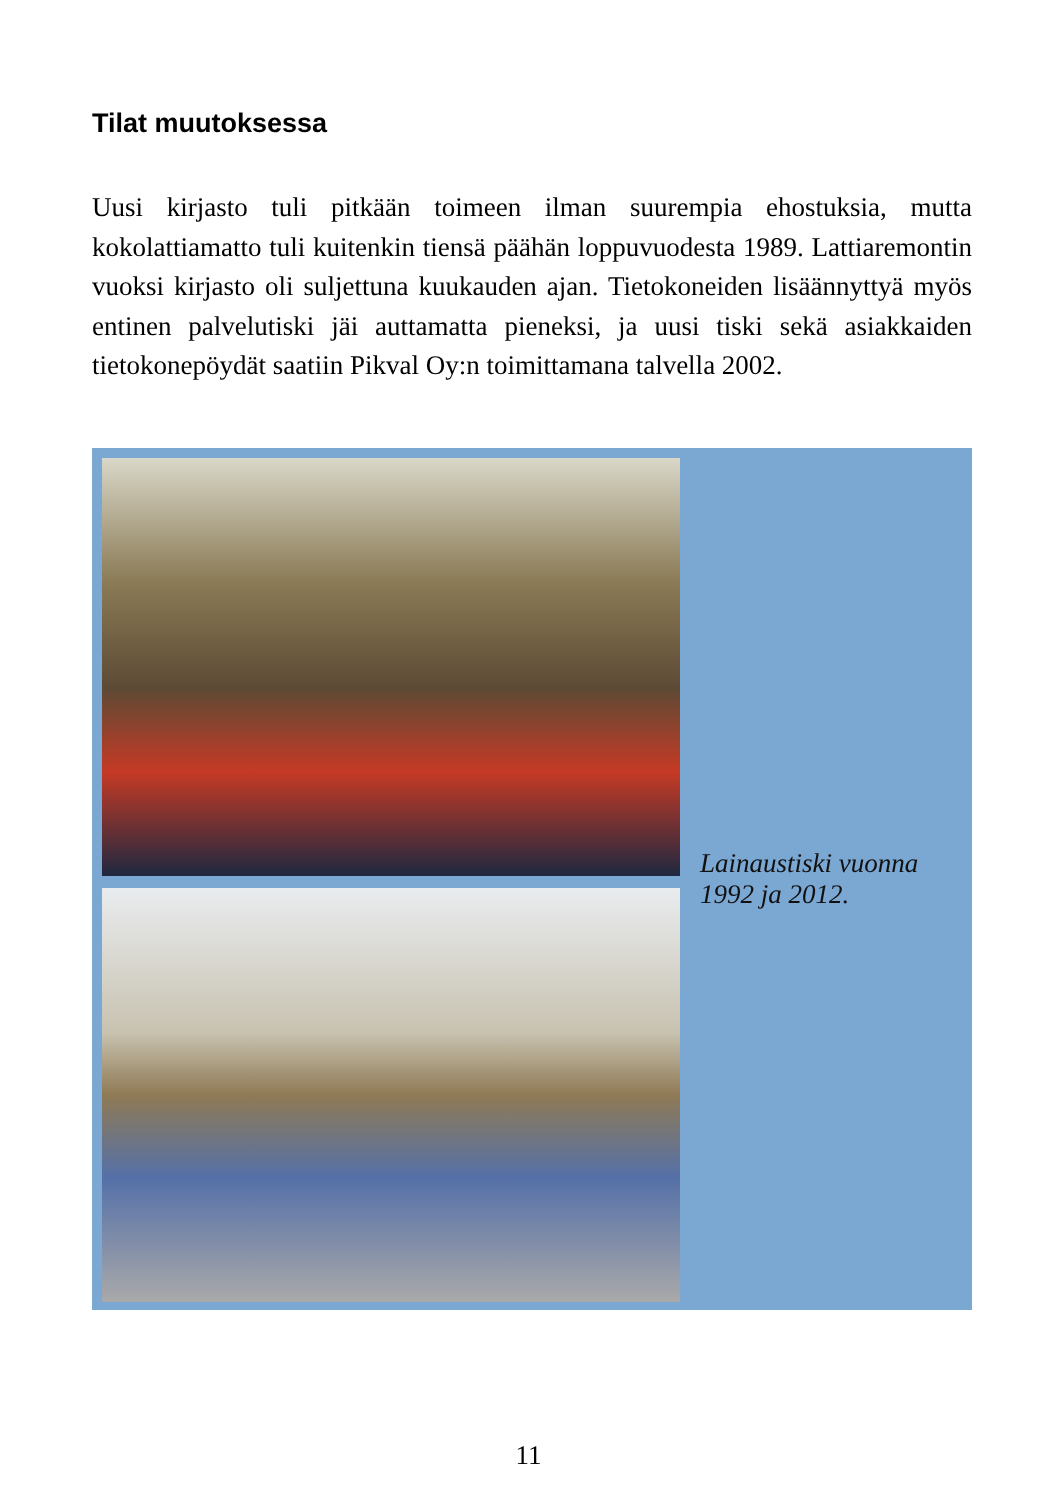Tilat muutoksessa
Uusi kirjasto tuli pitkään toimeen ilman suurempia ehostuksia, mutta kokolattiamatto tuli kuitenkin tiensä päähän loppuvuodesta 1989. Lattiaremontin vuoksi kirjasto oli suljettuna kuukauden ajan. Tietokoneiden lisäännyttyä myös entinen palvelutiski jäi auttamatta pieneksi, ja uusi tiski sekä asiakkaiden tietokonepöydät saatiin Pikval Oy:n toimittamana talvella 2002.
Lainaustiski vuonna 1992 ja 2012.
11